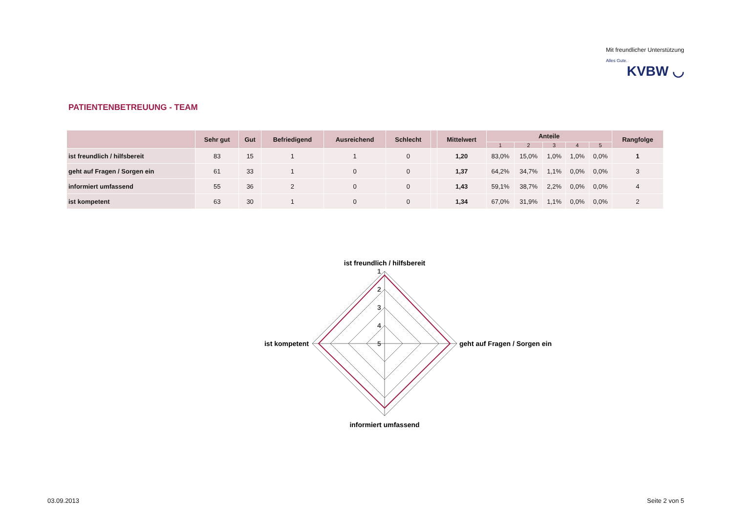Mit freundlicher Unterstützung
Alles Gute.
KVBW ◡
PATIENTENBETREUUNG - TEAM
| | Sehr gut | Gut | Befriedigend | Ausreichend | Schlecht | | Mittelwert | Anteile | | | | | Rangfolge |
| --- | --- | --- | --- | --- | --- | --- | --- | --- | --- | --- | --- | --- | --- |
| | | | | | | | | 1 | 2 | 3 | 4 | 5 | |
| ist freundlich / hilfsbereit | 83 | 15 | 1 | 1 | 0 | | 1,20 | 83,0% | 15,0% | 1,0% | 1,0% | 0,0% | 1 |
| geht auf Fragen / Sorgen ein | 61 | 33 | 1 | 0 | 0 | | 1,37 | 64,2% | 34,7% | 1,1% | 0,0% | 0,0% | 3 |
| informiert umfassend | 55 | 36 | 2 | 0 | 0 | | 1,43 | 59,1% | 38,7% | 2,2% | 0,0% | 0,0% | 4 |
| ist kompetent | 63 | 30 | 1 | 0 | 0 | | 1,34 | 67,0% | 31,9% | 1,1% | 0,0% | 0,0% | 2 |
ist freundlich / hilfsbereit
geht auf Fragen / Sorgen ein
informiert umfassend
ist kompetent
1
2
3
4
5
03.09.2013 Seite 2 von 5